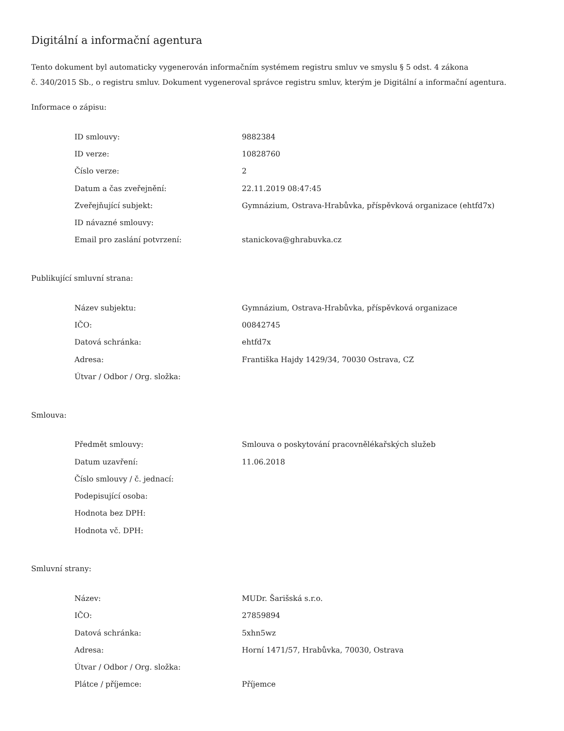Digitální a informační agentura
Tento dokument byl automaticky vygenerován informačním systémem registru smluv ve smyslu § 5 odst. 4 zákona
č. 340/2015 Sb., o registru smluv. Dokument vygeneroval správce registru smluv, kterým je Digitální a informační agentura.
Informace o zápisu:
| ID smlouvy: | 9882384 |
| ID verze: | 10828760 |
| Číslo verze: | 2 |
| Datum a čas zveřejnění: | 22.11.2019 08:47:45 |
| Zveřejňující subjekt: | Gymnázium, Ostrava-Hrabůvka, příspěvková organizace (ehtfd7x) |
| ID návazné smlouvy: | |
| Email pro zaslání potvrzení: | stanickova@ghrabuvka.cz |
Publikující smluvní strana:
| Název subjektu: | Gymnázium, Ostrava-Hrabůvka, příspěvková organizace |
| IČO: | 00842745 |
| Datová schránka: | ehtfd7x |
| Adresa: | Františka Hajdy 1429/34, 70030 Ostrava, CZ |
| Útvar / Odbor / Org. složka: | |
Smlouva:
| Předmět smlouvy: | Smlouva o poskytování pracovnělékařských služeb |
| Datum uzavření: | 11.06.2018 |
| Číslo smlouvy / č. jednací: | |
| Podepisující osoba: | |
| Hodnota bez DPH: | |
| Hodnota vč. DPH: | |
Smluvní strany:
| Název: | MUDr. Šarišská s.r.o. |
| IČO: | 27859894 |
| Datová schránka: | 5xhn5wz |
| Adresa: | Horní 1471/57, Hrabůvka, 70030, Ostrava |
| Útvar / Odbor / Org. složka: | |
| Plátce / příjemce: | Příjemce |